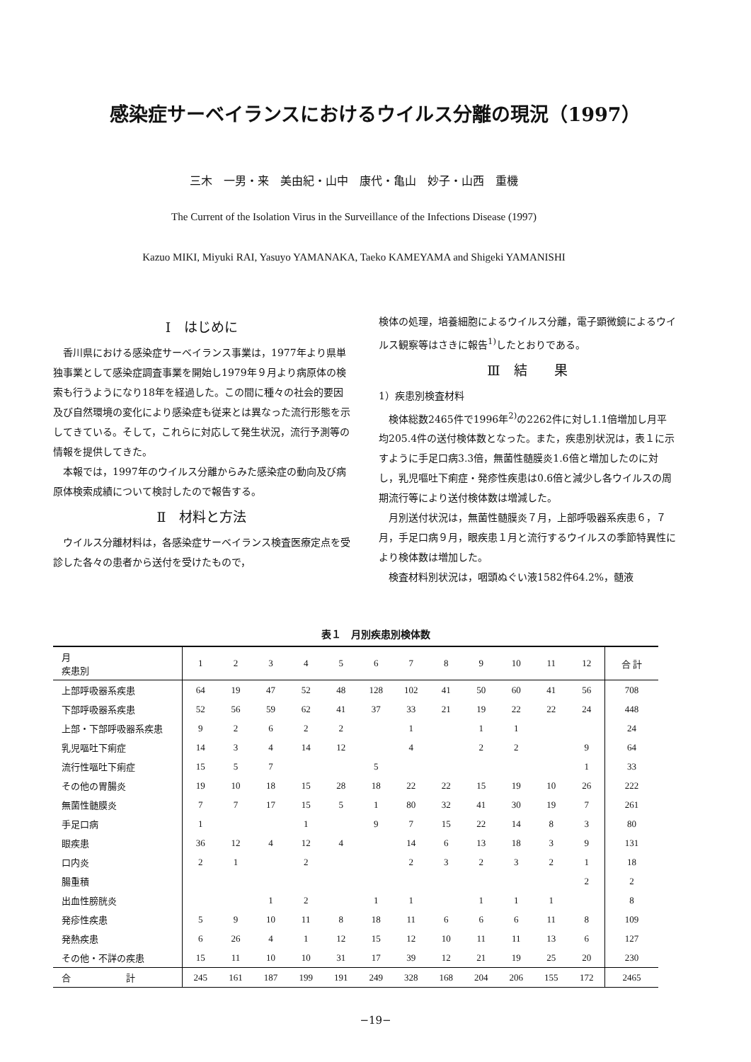感染症サーベイランスにおけるウイルス分離の現況（1997）
三木　一男・来　美由紀・山中　康代・亀山　妙子・山西　重機
The Current of the Isolation Virus in the Surveillance of the Infections Disease (1997)
Kazuo MIKI, Miyuki RAI, Yasuyo YAMANAKA, Taeko KAMEYAMA and Shigeki YAMANISHI
Ⅰ　はじめに
香川県における感染症サーベイランス事業は，1977年より県単独事業として感染症調査事業を開始し1979年９月より病原体の検索も行うようになり18年を経過した。この間に種々の社会的要因及び自然環境の変化により感染症も従来とは異なった流行形態を示してきている。そして，これらに対応して発生状況，流行予測等の情報を提供してきた。
本報では，1997年のウイルス分離からみた感染症の動向及び病原体検索成績について検討したので報告する。
Ⅱ　材料と方法
ウイルス分離材料は，各感染症サーベイランス検査医療定点を受診した各々の患者から送付を受けたもので，
検体の処理，培養細胞によるウイルス分離，電子顕微鏡によるウイルス観察等はさきに報告<sup>1)</sup>したとおりである。
Ⅲ　結　　果
1）疾患別検査材料
検体総数2465件で1996年<sup>2)</sup>の2262件に対し1.1倍増加し月平均205.4件の送付検体数となった。また，疾患別状況は，表１に示すように手足口病3.3倍，無菌性髄膜炎1.6倍と増加したのに対し，乳児嘔吐下痢症・発疹性疾患は0.6倍と減少し各ウイルスの周期流行等により送付検体数は増減した。
月別送付状況は，無菌性髄膜炎７月，上部呼吸器系疾患６，７月，手足口病９月，眼疾患１月と流行するウイルスの季節特異性により検体数は増加した。
検査材料別状況は，咽頭ぬぐい液1582件64.2%，髄液
表１　月別疾患別検体数
| 月 疾患別 | 1 | 2 | 3 | 4 | 5 | 6 | 7 | 8 | 9 | 10 | 11 | 12 | 合 計 |
| --- | --- | --- | --- | --- | --- | --- | --- | --- | --- | --- | --- | --- | --- |
| 上部呼吸器系疾患 | 64 | 19 | 47 | 52 | 48 | 128 | 102 | 41 | 50 | 60 | 41 | 56 | 708 |
| 下部呼吸器系疾患 | 52 | 56 | 59 | 62 | 41 | 37 | 33 | 21 | 19 | 22 | 22 | 24 | 448 |
| 上部・下部呼吸器系疾患 | 9 | 2 | 6 | 2 | 2 | | 1 | | 1 | 1 | | | 24 |
| 乳児嘔吐下痢症 | 14 | 3 | 4 | 14 | 12 | | 4 | | 2 | 2 | | 9 | 64 |
| 流行性嘔吐下痢症 | 15 | 5 | 7 | | | 5 | | | | | | 1 | 33 |
| その他の胃腸炎 | 19 | 10 | 18 | 15 | 28 | 18 | 22 | 22 | 15 | 19 | 10 | 26 | 222 |
| 無菌性髄膜炎 | 7 | 7 | 17 | 15 | 5 | 1 | 80 | 32 | 41 | 30 | 19 | 7 | 261 |
| 手足口病 | 1 | | | 1 | | 9 | 7 | 15 | 22 | 14 | 8 | 3 | 80 |
| 眼疾患 | 36 | 12 | 4 | 12 | 4 | | 14 | 6 | 13 | 18 | 3 | 9 | 131 |
| 口内炎 | 2 | 1 | | 2 | | | 2 | 3 | 2 | 3 | 2 | 1 | 18 |
| 腸重積 | | | | | | | | | | | | 2 | 2 |
| 出血性膀胱炎 | | | 1 | 2 | | 1 | 1 | | 1 | 1 | 1 | | 8 |
| 発疹性疾患 | 5 | 9 | 10 | 11 | 8 | 18 | 11 | 6 | 6 | 6 | 11 | 8 | 109 |
| 発熱疾患 | 6 | 26 | 4 | 1 | 12 | 15 | 12 | 10 | 11 | 11 | 13 | 6 | 127 |
| その他・不詳の疾患 | 15 | 11 | 10 | 10 | 31 | 17 | 39 | 12 | 21 | 19 | 25 | 20 | 230 |
| 合 計 | 245 | 161 | 187 | 199 | 191 | 249 | 328 | 168 | 204 | 206 | 155 | 172 | 2465 |
−19−